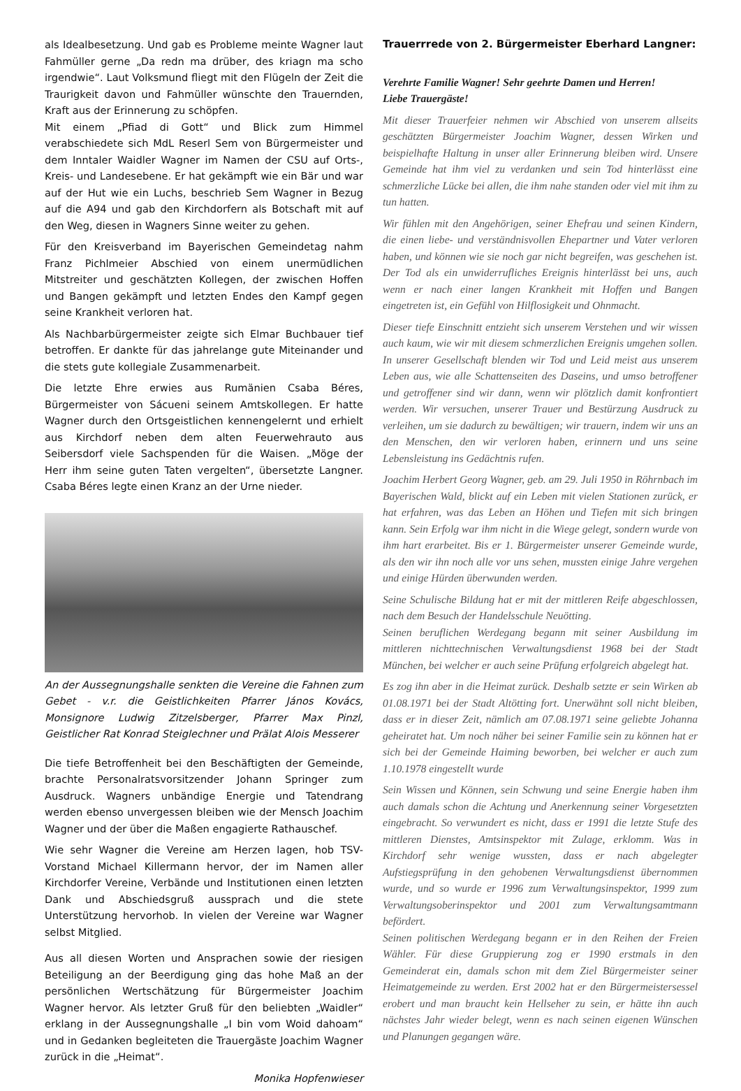als Idealbesetzung. Und gab es Probleme meinte Wagner laut Fahmüller gerne „Da redn ma drüber, des kriagn ma scho irgendwie“. Laut Volksmund fliegt mit den Flügeln der Zeit die Traurigkeit davon und Fahmüller wünschte den Trauernden, Kraft aus der Erinnerung zu schöpfen.
Mit einem „Pfiad di Gott“ und Blick zum Himmel verabschiedete sich MdL Reserl Sem von Bürgermeister und dem Inntaler Waidler Wagner im Namen der CSU auf Orts-, Kreis- und Landesebene. Er hat gekämpft wie ein Bär und war auf der Hut wie ein Luchs, beschrieb Sem Wagner in Bezug auf die A94 und gab den Kirchdorfern als Botschaft mit auf den Weg, diesen in Wagners Sinne weiter zu gehen.
Für den Kreisverband im Bayerischen Gemeindetag nahm Franz Pichlmeier Abschied von einem unermüdlichen Mitstreiter und geschätzten Kollegen, der zwischen Hoffen und Bangen gekämpft und letzten Endes den Kampf gegen seine Krankheit verloren hat.
Als Nachbarbürgermeister zeigte sich Elmar Buchbauer tief betroffen. Er dankte für das jahrelange gute Miteinander und die stets gute kollegiale Zusammenarbeit.
Die letzte Ehre erwies aus Rumänien Csaba Béres, Bürgermeister von Sácueni seinem Amtskollegen. Er hatte Wagner durch den Ortsgeistlichen kennengelernt und erhielt aus Kirchdorf neben dem alten Feuerwehrauto aus Seibersdorf viele Sachspenden für die Waisen. „Möge der Herr ihm seine guten Taten vergelten“, übersetzte Langner. Csaba Béres legte einen Kranz an der Urne nieder.
An der Aussegnungshalle senkten die Vereine die Fahnen zum Gebet - v.r. die Geistlichkeiten Pfarrer János Kovács, Monsignore Ludwig Zitzelsberger, Pfarrer Max Pinzl, Geistlicher Rat Konrad Steiglechner und Prälat Alois Messerer
Die tiefe Betroffenheit bei den Beschäftigten der Gemeinde, brachte Personalratsvorsitzender Johann Springer zum Ausdruck. Wagners unbändige Energie und Tatendrang werden ebenso unvergessen bleiben wie der Mensch Joachim Wagner und der über die Maßen engagierte Rathauschef.
Wie sehr Wagner die Vereine am Herzen lagen, hob TSV-Vorstand Michael Killermann hervor, der im Namen aller Kirchdorfer Vereine, Verbände und Institutionen einen letzten Dank und Abschiedsgruß aussprach und die stete Unterstützung hervorhob. In vielen der Vereine war Wagner selbst Mitglied.
Aus all diesen Worten und Ansprachen sowie der riesigen Beteiligung an der Beerdigung ging das hohe Maß an der persönlichen Wertschätzung für Bürgermeister Joachim Wagner hervor. Als letzter Gruß für den beliebten „Waidler“ erklang in der Aussegnungshalle „I bin vom Woid dahoam“ und in Gedanken begleiteten die Trauergäste Joachim Wagner zurück in die „Heimat“.
Monika Hopfenwieser
Trauerrrede von 2. Bürgermeister Eberhard Langner:
Verehrte Familie Wagner! Sehr geehrte Damen und Herren!
Liebe Trauergäste!
Mit dieser Trauerfeier nehmen wir Abschied von unserem allseits geschätzten Bürgermeister Joachim Wagner, dessen Wirken und beispielhafte Haltung in unser aller Erinnerung bleiben wird. Unsere Gemeinde hat ihm viel zu verdanken und sein Tod hinterlässt eine schmerzliche Lücke bei allen, die ihm nahe standen oder viel mit ihm zu tun hatten.
Wir fühlen mit den Angehörigen, seiner Ehefrau und seinen Kindern, die einen liebe- und verständnisvollen Ehepartner und Vater verloren haben, und können wie sie noch gar nicht begreifen, was geschehen ist. Der Tod als ein unwiderrufliches Ereignis hinterlässt bei uns, auch wenn er nach einer langen Krankheit mit Hoffen und Bangen eingetreten ist, ein Gefühl von Hilflosigkeit und Ohnmacht.
Dieser tiefe Einschnitt entzieht sich unserem Verstehen und wir wissen auch kaum, wie wir mit diesem schmerzlichen Ereignis umgehen sollen. In unserer Gesellschaft blenden wir Tod und Leid meist aus unserem Leben aus, wie alle Schattenseiten des Daseins, und umso betroffener und getroffener sind wir dann, wenn wir plötzlich damit konfrontiert werden. Wir versuchen, unserer Trauer und Bestürzung Ausdruck zu verleihen, um sie dadurch zu bewältigen; wir trauern, indem wir uns an den Menschen, den wir verloren haben, erinnern und uns seine Lebensleistung ins Gedächtnis rufen.
Joachim Herbert Georg Wagner, geb. am 29. Juli 1950 in Röhrnbach im Bayerischen Wald, blickt auf ein Leben mit vielen Stationen zurück, er hat erfahren, was das Leben an Höhen und Tiefen mit sich bringen kann. Sein Erfolg war ihm nicht in die Wiege gelegt, sondern wurde von ihm hart erarbeitet. Bis er 1. Bürgermeister unserer Gemeinde wurde, als den wir ihn noch alle vor uns sehen, mussten einige Jahre vergehen und einige Hürden überwunden werden.
Seine Schulische Bildung hat er mit der mittleren Reife abgeschlossen, nach dem Besuch der Handelsschule Neuötting.
Seinen beruflichen Werdegang begann mit seiner Ausbildung im mittleren nichttechnischen Verwaltungsdienst 1968 bei der Stadt München, bei welcher er auch seine Prüfung erfolgreich abgelegt hat.
Es zog ihn aber in die Heimat zurück. Deshalb setzte er sein Wirken ab 01.08.1971 bei der Stadt Altötting fort. Unerwähnt soll nicht bleiben, dass er in dieser Zeit, nämlich am 07.08.1971 seine geliebte Johanna geheiratet hat. Um noch näher bei seiner Familie sein zu können hat er sich bei der Gemeinde Haiming beworben, bei welcher er auch zum 1.10.1978 eingestellt wurde
Sein Wissen und Können, sein Schwung und seine Energie haben ihm auch damals schon die Achtung und Anerkennung seiner Vorgesetzten eingebracht. So verwundert es nicht, dass er 1991 die letzte Stufe des mittleren Dienstes, Amtsinspektor mit Zulage, erklomm. Was in Kirchdorf sehr wenige wussten, dass er nach abgelegter Aufstiegsprüfung in den gehobenen Verwaltungsdienst übernommen wurde, und so wurde er 1996 zum Verwaltungsinspektor, 1999 zum Verwaltungsoberinspektor und 2001 zum Verwaltungsamtmann befördert.
Seinen politischen Werdegang begann er in den Reihen der Freien Wähler. Für diese Gruppierung zog er 1990 erstmals in den Gemeinderat ein, damals schon mit dem Ziel Bürgermeister seiner Heimatgemeinde zu werden. Erst 2002 hat er den Bürgermeistersessel erobert und man braucht kein Hellseher zu sein, er hätte ihn auch nächstes Jahr wieder belegt, wenn es nach seinen eigenen Wünschen und Planungen gegangen wäre.